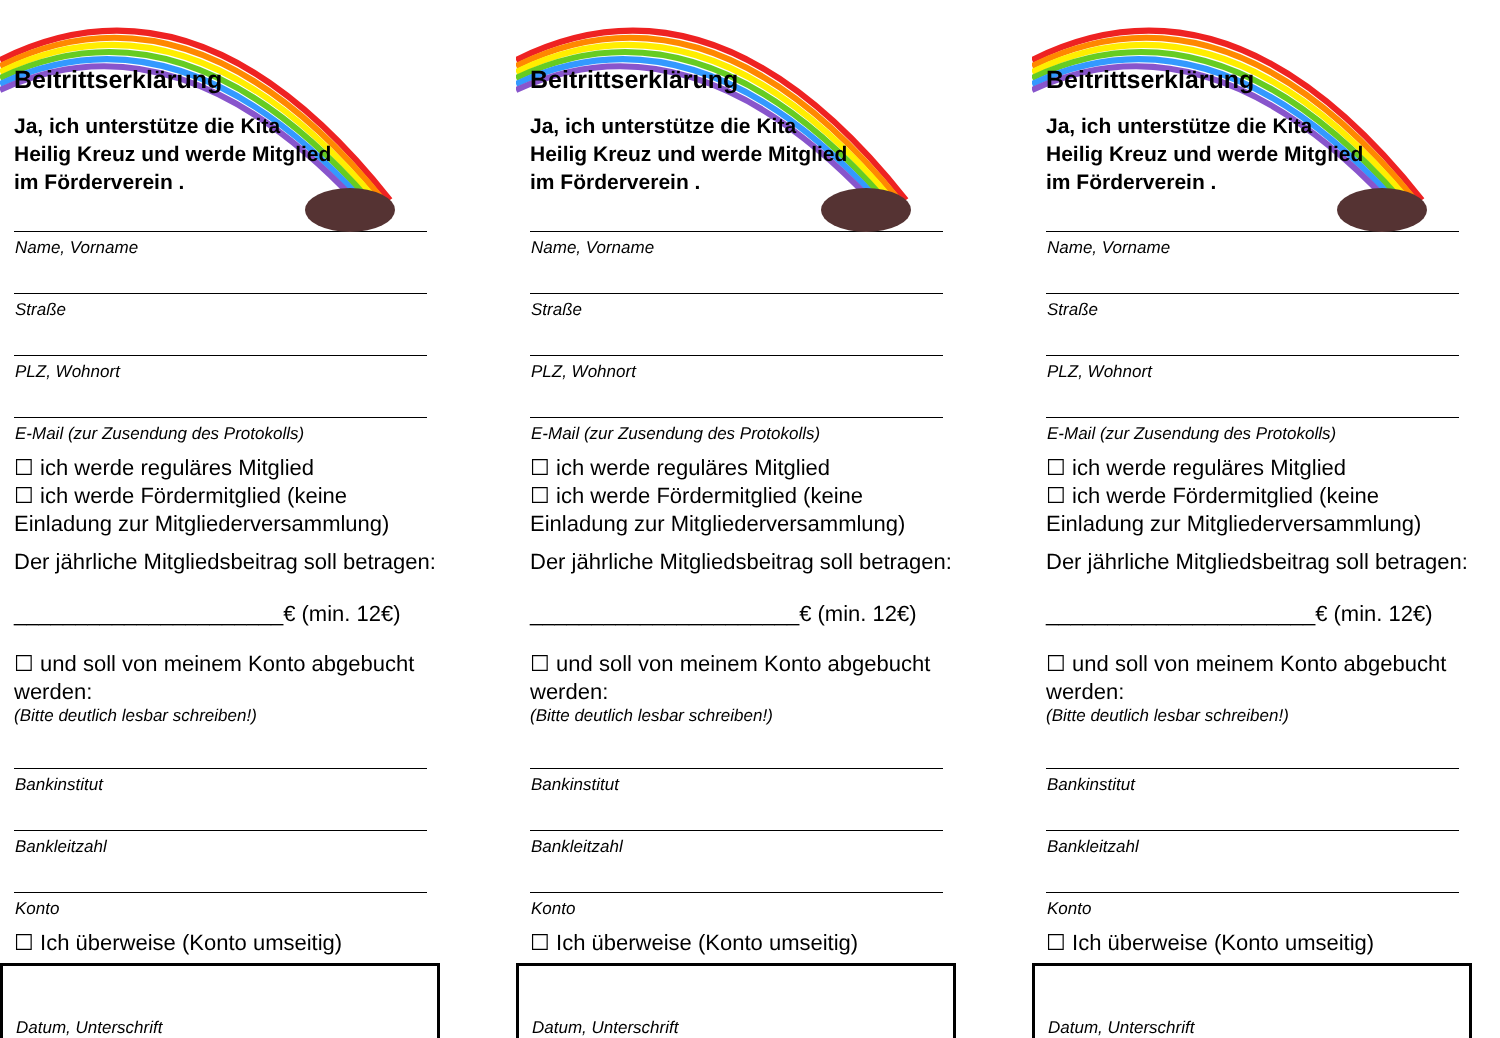Beitrittserklärung
Ja, ich unterstütze die Kita Heilig Kreuz und werde Mitglied im Förderverein .
Name, Vorname
Straße
PLZ, Wohnort
E-Mail (zur Zusendung des Protokolls)
☐ ich werde reguläres Mitglied
☐ ich werde Fördermitglied (keine Einladung zur Mitgliederversammlung)
Der jährliche Mitgliedsbeitrag soll betragen:
______________________€ (min. 12€)
☐ und soll von meinem Konto abgebucht werden:
(Bitte deutlich lesbar schreiben!)
Bankinstitut
Bankleitzahl
Konto
☐ Ich überweise (Konto umseitig)
Datum, Unterschrift
Beitrittserklärung
Ja, ich unterstütze die Kita Heilig Kreuz und werde Mitglied im Förderverein .
Name, Vorname
Straße
PLZ, Wohnort
E-Mail (zur Zusendung des Protokolls)
☐ ich werde reguläres Mitglied
☐ ich werde Fördermitglied (keine Einladung zur Mitgliederversammlung)
Der jährliche Mitgliedsbeitrag soll betragen:
______________________€ (min. 12€)
☐ und soll von meinem Konto abgebucht werden:
(Bitte deutlich lesbar schreiben!)
Bankinstitut
Bankleitzahl
Konto
☐ Ich überweise (Konto umseitig)
Datum, Unterschrift
Beitrittserklärung
Ja, ich unterstütze die Kita Heilig Kreuz und werde Mitglied im Förderverein .
Name, Vorname
Straße
PLZ, Wohnort
E-Mail (zur Zusendung des Protokolls)
☐ ich werde reguläres Mitglied
☐ ich werde Fördermitglied (keine Einladung zur Mitgliederversammlung)
Der jährliche Mitgliedsbeitrag soll betragen:
______________________€ (min. 12€)
☐ und soll von meinem Konto abgebucht werden:
(Bitte deutlich lesbar schreiben!)
Bankinstitut
Bankleitzahl
Konto
☐ Ich überweise (Konto umseitig)
Datum, Unterschrift